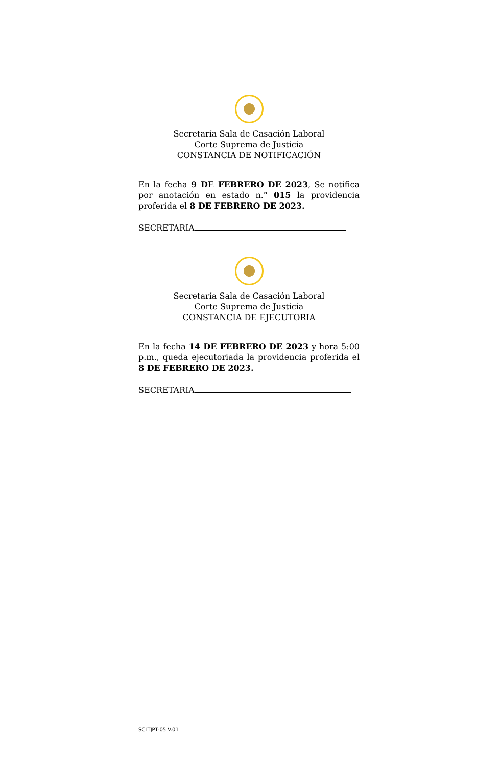Secretaría Sala de Casación Laboral
Corte Suprema de Justicia
CONSTANCIA DE NOTIFICACIÓN
En la fecha 9 DE FEBRERO DE 2023, Se notifica por anotación en estado n.° 015 la providencia proferida el 8 DE FEBRERO DE 2023.
SECRETARIA
Secretaría Sala de Casación Laboral
Corte Suprema de Justicia
CONSTANCIA DE EJECUTORIA
En la fecha 14 DE FEBRERO DE 2023 y hora 5:00 p.m., queda ejecutoriada la providencia proferida el 8 DE FEBRERO DE 2023.
SECRETARIA
SCLTJPT-05 V.01